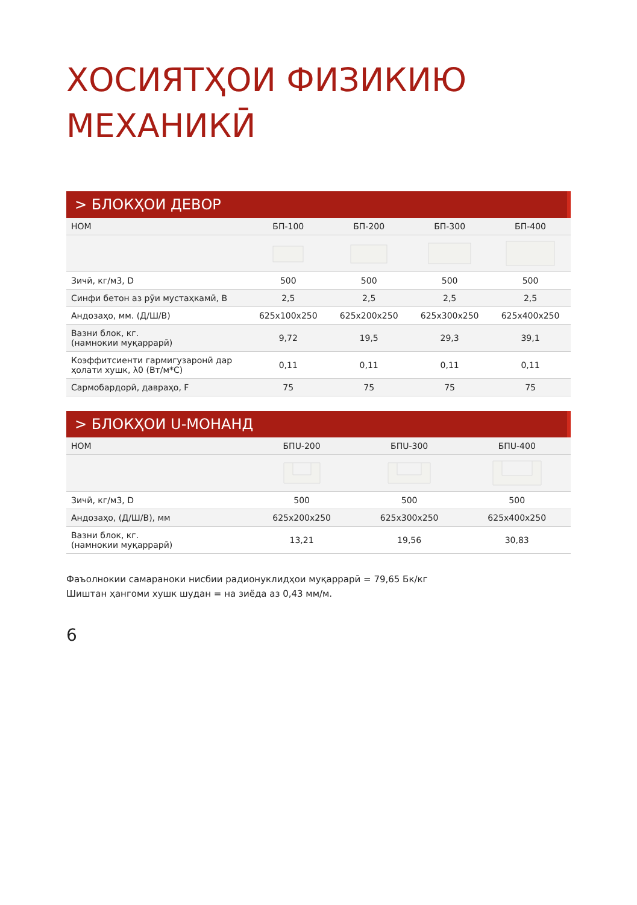ХОСИЯТҲОИ ФИЗИКИЮ
МЕХАНИКӢ
> БЛОКҲОИ ДЕВОР
| НОМ | БП-100 | БП-200 | БП-300 | БП-400 |
| --- | --- | --- | --- | --- |
| Зичӣ, кг/м3, D | 500 | 500 | 500 | 500 |
| Синфи бетон аз рӯи мустаҳкамӣ, B | 2,5 | 2,5 | 2,5 | 2,5 |
| Андозаҳо, мм. (Д/Ш/В) | 625x100x250 | 625x200x250 | 625x300x250 | 625x400x250 |
| Вазни блок, кг. (намнокии муқаррарӣ) | 9,72 | 19,5 | 29,3 | 39,1 |
| Коэффитсиенти гармигузаронӣ дар ҳолати хушк, λ0 (Вт/м*С) | 0,11 | 0,11 | 0,11 | 0,11 |
| Сармобардорӣ, давраҳо, F | 75 | 75 | 75 | 75 |
> БЛОКҲОИ U-МОНАНД
| НОМ | БПU-200 | БПU-300 | БПU-400 |
| --- | --- | --- | --- |
| Зичӣ, кг/м3, D | 500 | 500 | 500 |
| Андозаҳо, (Д/Ш/В), мм | 625x200x250 | 625x300x250 | 625x400x250 |
| Вазни блок, кг. (намнокии муқаррарӣ) | 13,21 | 19,56 | 30,83 |
Фаъолнокии самараноки нисбии радионуклидҳои муқаррарӣ = 79,65 Бк/кг
Шиштан ҳангоми хушк шудан = на зиёда аз 0,43 мм/м.
6